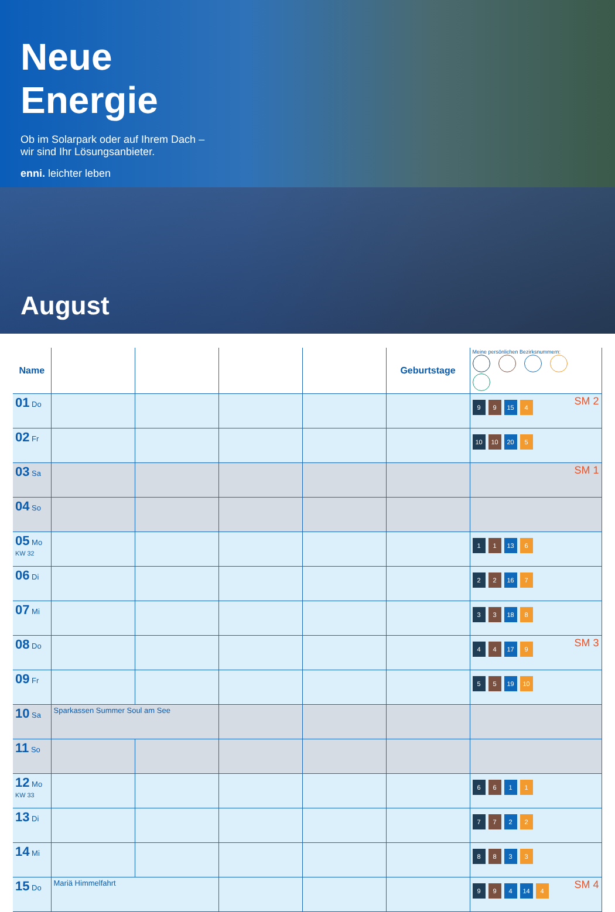Neue
Energie
Ob im Solarpark oder auf Ihrem Dach –
wir sind Ihr Lösungsanbieter.
enni. leichter leben
August
| Name | | | | | Geburtstage | Meine persönlichen Bezirksnummern: |
| --- | --- | --- | --- | --- | --- | --- |
| 01 Do | | | | | | SM 2 9 9 15 4 |
| 02 Fr | | | | | | 10 10 20 5 |
| 03 Sa | | | | | | SM 1 |
| 04 So | | | | | | |
| 05 Mo KW 32 | | | | | | 1 1 13 6 |
| 06 Di | | | | | | 2 2 16 7 |
| 07 Mi | | | | | | 3 3 18 8 |
| 08 Do | | | | | | SM 3 4 4 17 9 |
| 09 Fr | | | | | | 5 5 19 10 |
| 10 Sa | Sparkassen Summer Soul am See | | | | | |
| 11 So | | | | | | |
| 12 Mo KW 33 | | | | | | 6 6 1 1 |
| 13 Di | | | | | | 7 7 2 2 |
| 14 Mi | | | | | | 8 8 3 3 |
| 15 Do | Mariä Himmelfahrt | | | | | SM 4 9 9 4 14 4 |